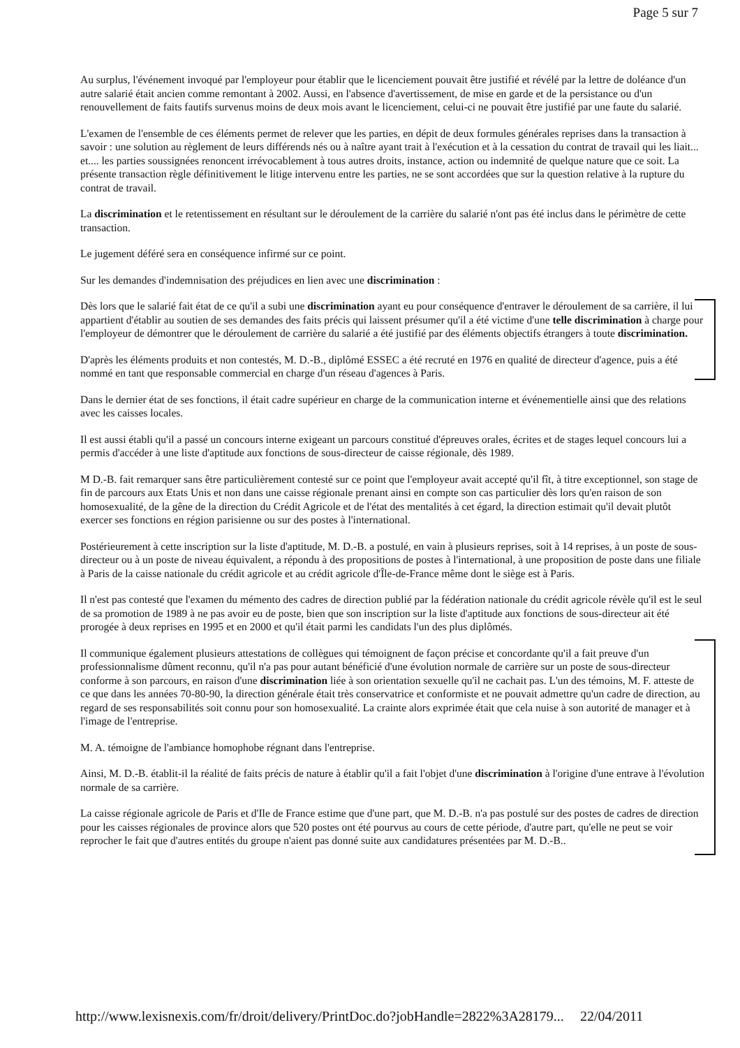Page 5 sur 7
Au surplus, l'événement invoqué par l'employeur pour établir que le licenciement pouvait être justifié et révélé par la lettre de doléance d'un autre salarié était ancien comme remontant à 2002. Aussi, en l'absence d'avertissement, de mise en garde et de la persistance ou d'un renouvellement de faits fautifs survenus moins de deux mois avant le licenciement, celui-ci ne pouvait être justifié par une faute du salarié.
L'examen de l'ensemble de ces éléments permet de relever que les parties, en dépit de deux formules générales reprises dans la transaction à savoir : une solution au règlement de leurs différends nés ou à naître ayant trait à l'exécution et à la cessation du contrat de travail qui les liait... et.... les parties soussignées renoncent irrévocablement à tous autres droits, instance, action ou indemnité de quelque nature que ce soit. La présente transaction règle définitivement le litige intervenu entre les parties, ne se sont accordées que sur la question relative à la rupture du contrat de travail.
La discrimination et le retentissement en résultant sur le déroulement de la carrière du salarié n'ont pas été inclus dans le périmètre de cette transaction.
Le jugement déféré sera en conséquence infirmé sur ce point.
Sur les demandes d'indemnisation des préjudices en lien avec une discrimination :
Dès lors que le salarié fait état de ce qu'il a subi une discrimination ayant eu pour conséquence d'entraver le déroulement de sa carrière, il lui appartient d'établir au soutien de ses demandes des faits précis qui laissent présumer qu'il a été victime d'une telle discrimination à charge pour l'employeur de démontrer que le déroulement de carrière du salarié a été justifié par des éléments objectifs étrangers à toute discrimination.
D'après les éléments produits et non contestés, M. D.-B., diplômé ESSEC a été recruté en 1976 en qualité de directeur d'agence, puis a été nommé en tant que responsable commercial en charge d'un réseau d'agences à Paris.
Dans le dernier état de ses fonctions, il était cadre supérieur en charge de la communication interne et événementielle ainsi que des relations avec les caisses locales.
Il est aussi établi qu'il a passé un concours interne exigeant un parcours constitué d'épreuves orales, écrites et de stages lequel concours lui a permis d'accéder à une liste d'aptitude aux fonctions de sous-directeur de caisse régionale, dès 1989.
M D.-B. fait remarquer sans être particulièrement contesté sur ce point que l'employeur avait accepté qu'il fît, à titre exceptionnel, son stage de fin de parcours aux Etats Unis et non dans une caisse régionale prenant ainsi en compte son cas particulier dès lors qu'en raison de son homosexualité, de la gêne de la direction du Crédit Agricole et de l'état des mentalités à cet égard, la direction estimait qu'il devait plutôt exercer ses fonctions en région parisienne ou sur des postes à l'international.
Postérieurement à cette inscription sur la liste d'aptitude, M. D.-B. a postulé, en vain à plusieurs reprises, soit à 14 reprises, à un poste de sous-directeur ou à un poste de niveau équivalent, a répondu à des propositions de postes à l'international, à une proposition de poste dans une filiale à Paris de la caisse nationale du crédit agricole et au crédit agricole d'Île-de-France même dont le siège est à Paris.
Il n'est pas contesté que l'examen du mémento des cadres de direction publié par la fédération nationale du crédit agricole révèle qu'il est le seul de sa promotion de 1989 à ne pas avoir eu de poste, bien que son inscription sur la liste d'aptitude aux fonctions de sous-directeur ait été prorogée à deux reprises en 1995 et en 2000 et qu'il était parmi les candidats l'un des plus diplômés.
Il communique également plusieurs attestations de collègues qui témoignent de façon précise et concordante qu'il a fait preuve d'un professionnalisme dûment reconnu, qu'il n'a pas pour autant bénéficié d'une évolution normale de carrière sur un poste de sous-directeur conforme à son parcours, en raison d'une discrimination liée à son orientation sexuelle qu'il ne cachait pas. L'un des témoins, M. F. atteste de ce que dans les années 70-80-90, la direction générale était très conservatrice et conformiste et ne pouvait admettre qu'un cadre de direction, au regard de ses responsabilités soit connu pour son homosexualité. La crainte alors exprimée était que cela nuise à son autorité de manager et à l'image de l'entreprise.
M. A. témoigne de l'ambiance homophobe régnant dans l'entreprise.
Ainsi, M. D.-B. établit-il la réalité de faits précis de nature à établir qu'il a fait l'objet d'une discrimination à l'origine d'une entrave à l'évolution normale de sa carrière.
La caisse régionale agricole de Paris et d'Ile de France estime que d'une part, que M. D.-B. n'a pas postulé sur des postes de cadres de direction pour les caisses régionales de province alors que 520 postes ont été pourvus au cours de cette période, d'autre part, qu'elle ne peut se voir reprocher le fait que d'autres entités du groupe n'aient pas donné suite aux candidatures présentées par M. D.-B..
http://www.lexisnexis.com/fr/droit/delivery/PrintDoc.do?jobHandle=2822%3A28179... 22/04/2011